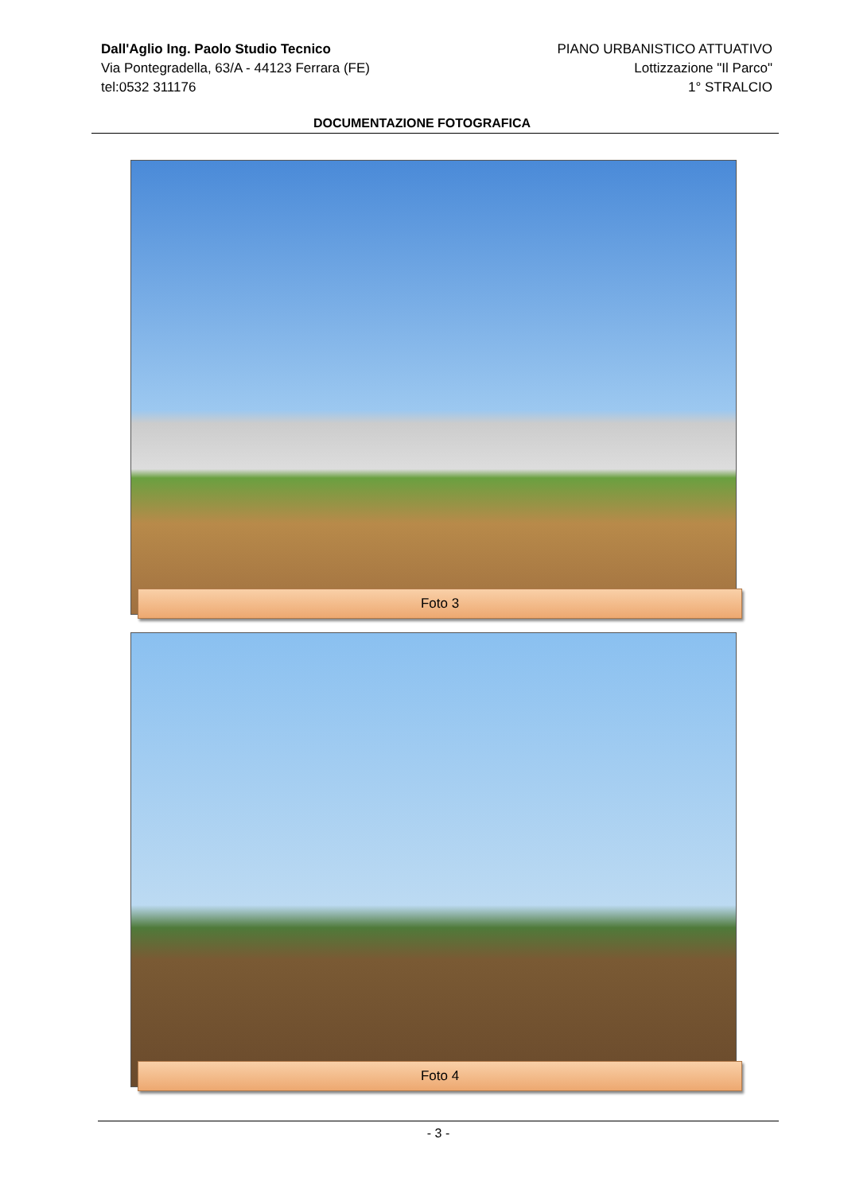Dall'Aglio Ing. Paolo Studio Tecnico
Via Pontegradella, 63/A - 44123 Ferrara (FE)
tel:0532 311176
PIANO URBANISTICO ATTUATIVO
Lottizzazione "Il Parco"
1° STRALCIO
DOCUMENTAZIONE FOTOGRAFICA
Foto 3
Foto 4
- 3 -